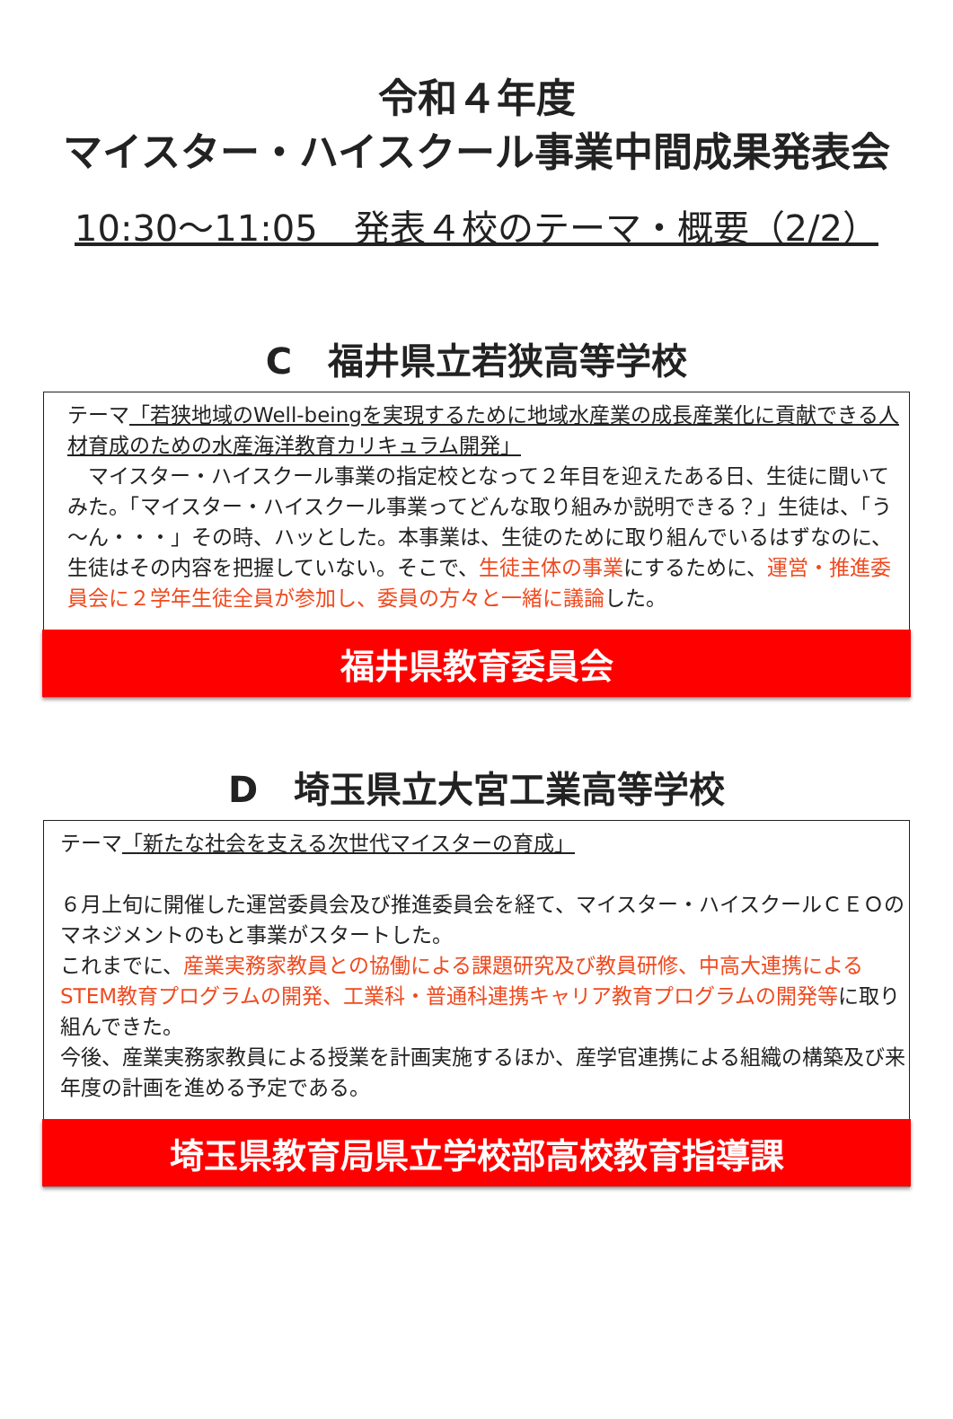令和４年度
マイスター・ハイスクール事業中間成果発表会
10:30～11:05　発表４校のテーマ・概要（2/2）
C　福井県立若狭高等学校
テーマ「若狭地域のWell-beingを実現するために地域水産業の成長産業化に貢献できる人材育成のための水産海洋教育カリキュラム開発」
　マイスター・ハイスクール事業の指定校となって２年目を迎えたある日、生徒に聞いてみた。「マイスター・ハイスクール事業ってどんな取り組みか説明できる？」生徒は、「う～ん・・・」その時、ハッとした。本事業は、生徒のために取り組んでいるはずなのに、生徒はその内容を把握していない。そこで、生徒主体の事業にするために、運営・推進委員会に２学年生徒全員が参加し、委員の方々と一緒に議論した。
福井県教育委員会
D　埼玉県立大宮工業高等学校
テーマ「新たな社会を支える次世代マイスターの育成」
６月上旬に開催した運営委員会及び推進委員会を経て、マイスター・ハイスクールＣＥＯのマネジメントのもと事業がスタートした。
これまでに、産業実務家教員との協働による課題研究及び教員研修、中高大連携によるSTEM教育プログラムの開発、工業科・普通科連携キャリア教育プログラムの開発等に取り組んできた。
今後、産業実務家教員による授業を計画実施するほか、産学官連携による組織の構築及び来年度の計画を進める予定である。
埼玉県教育局県立学校部高校教育指導課